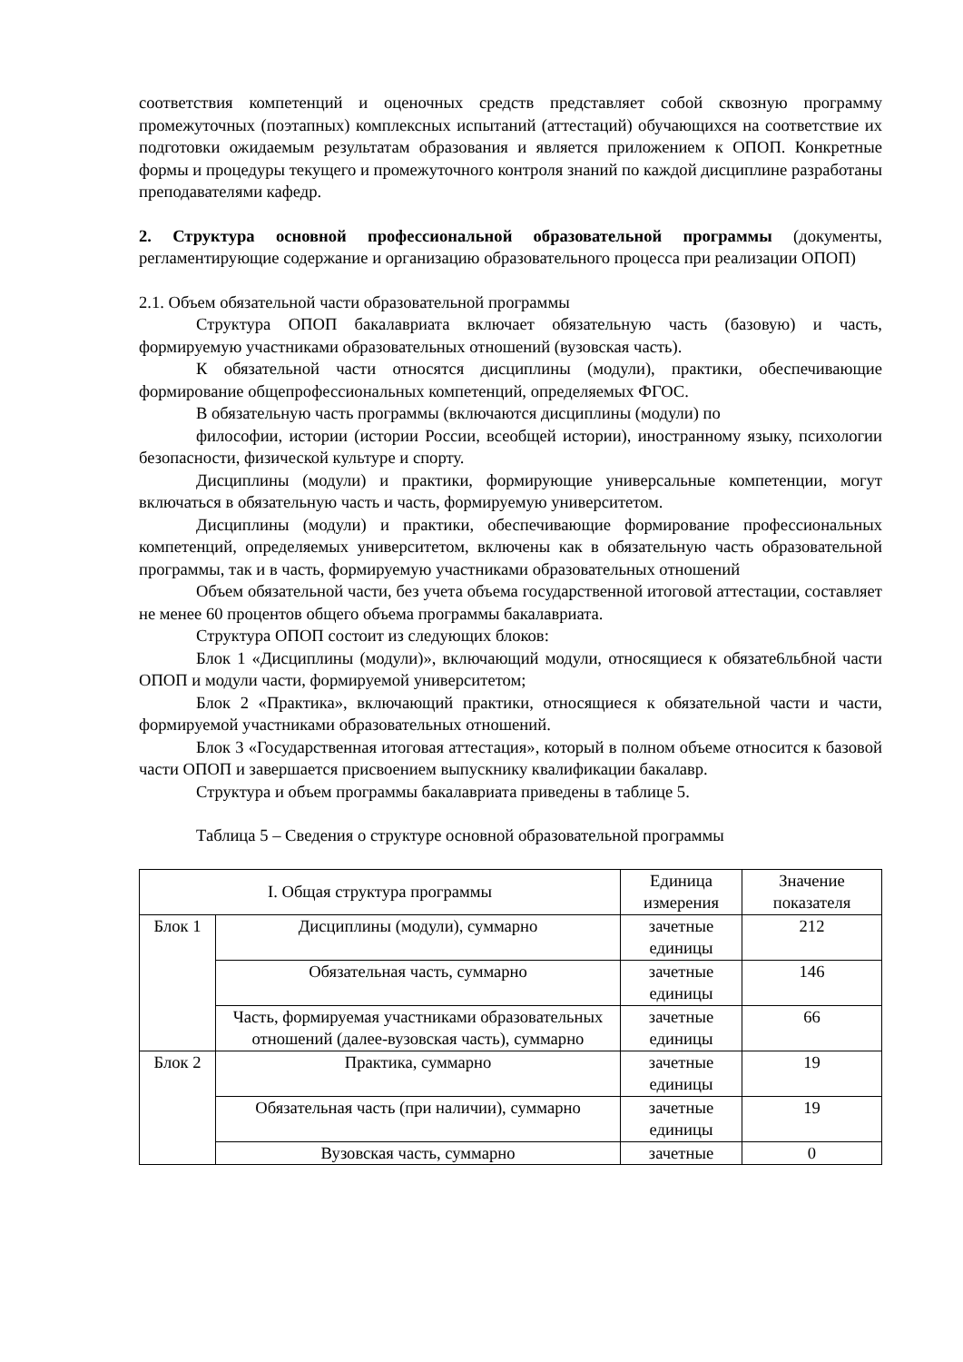соответствия компетенций и оценочных средств представляет собой сквозную программу промежуточных (поэтапных) комплексных испытаний (аттестаций) обучающихся на соответствие их подготовки ожидаемым результатам образования и является приложением к ОПОП. Конкретные формы и процедуры текущего и промежуточного контроля знаний по каждой дисциплине разработаны преподавателями кафедр.
2. Структура основной профессиональной образовательной программы (документы, регламентирующие содержание и организацию образовательного процесса при реализации ОПОП)
2.1. Объем обязательной части образовательной программы
Структура ОПОП бакалавриата включает обязательную часть (базовую) и часть, формируемую участниками образовательных отношений (вузовская часть).
К обязательной части относятся дисциплины (модули), практики, обеспечивающие формирование общепрофессиональных компетенций, определяемых ФГОС.
В обязательную часть программы (включаются дисциплины (модули) по
философии, истории (истории России, всеобщей истории), иностранному языку, психологии безопасности, физической культуре и спорту.
Дисциплины (модули) и практики, формирующие универсальные компетенции, могут включаться в обязательную часть и часть, формируемую университетом.
Дисциплины (модули) и практики, обеспечивающие формирование профессиональных компетенций, определяемых университетом, включены как в обязательную часть образовательной программы, так и в часть, формируемую участниками образовательных отношений
Объем обязательной части, без учета объема государственной итоговой аттестации, составляет не менее 60 процентов общего объема программы бакалавриата.
Структура ОПОП состоит из следующих блоков:
Блок 1 «Дисциплины (модули)», включающий модули, относящиеся к обязате6льбной части ОПОП и модули части, формируемой университетом;
Блок 2 «Практика», включающий практики, относящиеся к обязательной части и части, формируемой участниками образовательных отношений.
Блок 3 «Государственная итоговая аттестация», который в полном объеме относится к базовой части ОПОП и завершается присвоением выпускнику квалификации бакалавр.
Структура и объем программы бакалавриата приведены в таблице 5.
Таблица 5 – Сведения о структуре основной образовательной программы
| I. Общая структура программы | | Единица измерения | Значение показателя |
| Блок 1 | Дисциплины (модули), суммарно | зачетные единицы | 212 |
| | Обязательная часть, суммарно | зачетные единицы | 146 |
| | Часть, формируемая участниками образовательных отношений (далее-вузовская часть), суммарно | зачетные единицы | 66 |
| Блок 2 | Практика, суммарно | зачетные единицы | 19 |
| | Обязательная часть (при наличии), суммарно | зачетные единицы | 19 |
| | Вузовская часть, суммарно | зачетные | 0 |